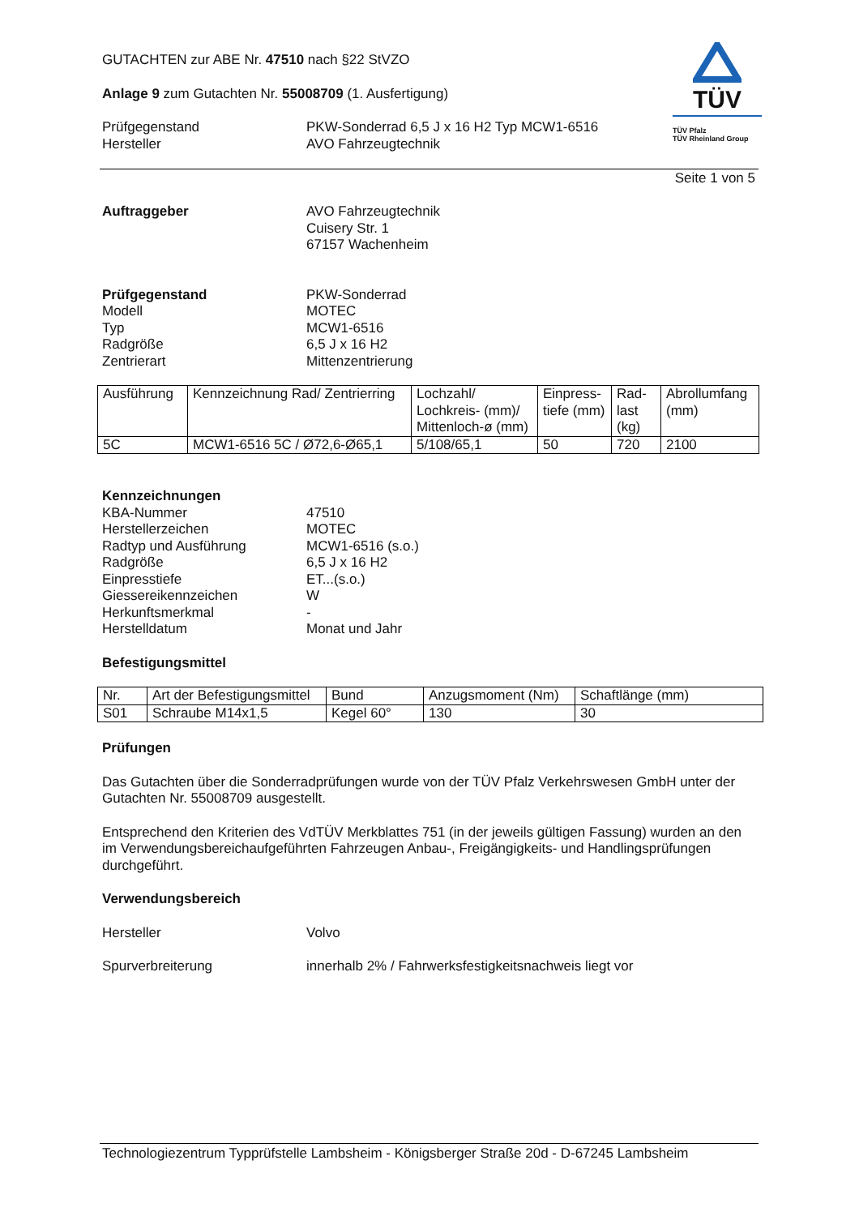TÜV
TÜV Pfalz
TÜV Rheinland Group
GUTACHTEN zur ABE Nr. 47510 nach §22 StVZO
Anlage 9 zum Gutachten Nr. 55008709 (1. Ausfertigung)
Prüfgegenstand
Hersteller
PKW-Sonderrad 6,5 J x 16 H2 Typ MCW1-6516
AVO Fahrzeugtechnik
Seite 1 von 5
Auftraggeber AVO Fahrzeugtechnik
Cuisery Str. 1
67157 Wachenheim
Prüfgegenstand
Modell
Typ
Radgröße
Zentrierart
PKW-Sonderrad
MOTEC
MCW1-6516
6,5 J x 16 H2
Mittenzentrierung
| Ausführung | Kennzeichnung Rad/ Zentrierring | Lochzahl/ Lochkreis- (mm)/ Mittenloch-ø (mm) | Einpress-tiefe (mm) | Rad-last (kg) | Abrollumfang (mm) |
| --- | --- | --- | --- | --- | --- |
| 5C | MCW1-6516 5C / Ø72,6-Ø65,1 | 5/108/65,1 | 50 | 720 | 2100 |
Kennzeichnungen
KBA-Nummer
Herstellerzeichen
Radtyp und Ausführung
Radgröße
Einpresstiefe
Giessereikennzeichen
Herkunftsmerkmal
Herstelldatum
47510
MOTEC
MCW1-6516 (s.o.)
6,5 J x 16 H2
ET...(s.o.)
W
-
Monat und Jahr
Befestigungsmittel
| Nr. | Art der Befestigungsmittel | Bund | Anzugsmoment (Nm) | Schaftlänge (mm) |
| S01 | Schraube M14x1,5 | Kegel 60° | 130 | 30 |
Prüfungen
Das Gutachten über die Sonderradprüfungen wurde von der TÜV Pfalz Verkehrswesen GmbH unter der Gutachten Nr. 55008709 ausgestellt.
Entsprechend den Kriterien des VdTÜV Merkblattes 751 (in der jeweils gültigen Fassung) wurden an den im Verwendungsbereichaufgeführten Fahrzeugen Anbau-, Freigängigkeits- und Handlingsprüfungen durchgeführt.
Verwendungsbereich
Hersteller Volvo
Spurverbreiterung innerhalb 2% / Fahrwerksfestigkeitsnachweis liegt vor
Technologiezentrum Typprüfstelle Lambsheim - Königsberger Straße 20d - D-67245 Lambsheim